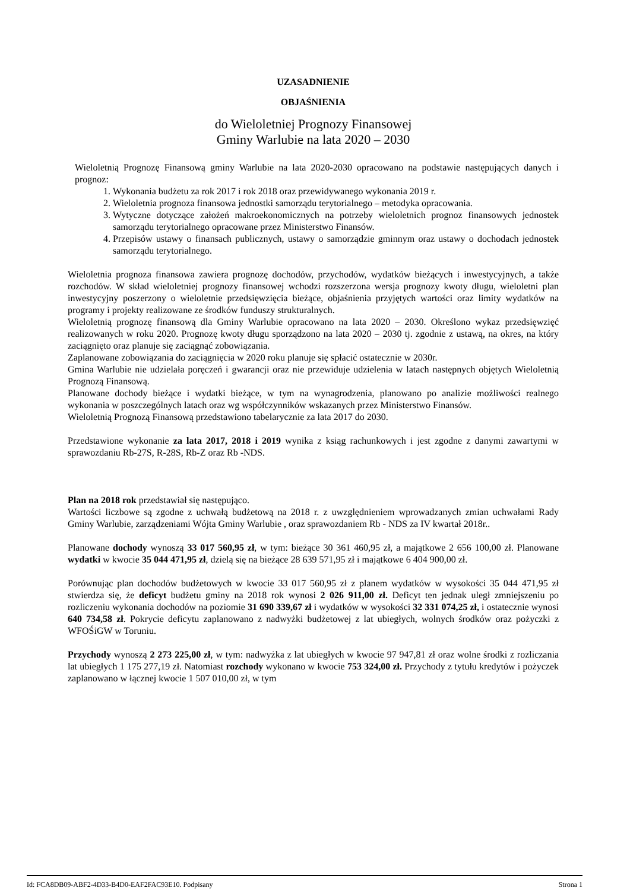UZASADNIENIE
OBJAŚNIENIA
do Wieloletniej Prognozy Finansowej
Gminy Warlubie na lata 2020 – 2030
Wieloletnią Prognozę Finansową gminy Warlubie na lata 2020-2030 opracowano na podstawie następujących danych i prognoz:
1. Wykonania budżetu za rok 2017 i rok 2018 oraz przewidywanego wykonania 2019 r.
2. Wieloletnia prognoza finansowa jednostki samorządu terytorialnego – metodyka opracowania.
3. Wytyczne dotyczące założeń makroekonomicznych na potrzeby wieloletnich prognoz finansowych jednostek samorządu terytorialnego opracowane przez Ministerstwo Finansów.
4. Przepisów ustawy o finansach publicznych, ustawy o samorządzie gminnym oraz ustawy o dochodach jednostek samorządu terytorialnego.
Wieloletnia prognoza finansowa zawiera prognozę dochodów, przychodów, wydatków bieżących i inwestycyjnych, a także rozchodów. W skład wieloletniej prognozy finansowej wchodzi rozszerzona wersja prognozy kwoty długu, wieloletni plan inwestycyjny poszerzony o wieloletnie przedsięwzięcia bieżące, objaśnienia przyjętych wartości oraz limity wydatków na programy i projekty realizowane ze środków funduszy strukturalnych.
Wieloletnią prognozę finansową dla Gminy Warlubie opracowano na lata 2020 – 2030. Określono wykaz przedsięwzięć realizowanych w roku 2020. Prognozę kwoty długu sporządzono na lata 2020 – 2030 tj. zgodnie z ustawą, na okres, na który zaciągnięto oraz planuje się zaciągnąć zobowiązania.
Zaplanowane zobowiązania do zaciągnięcia w 2020 roku planuje się spłacić ostatecznie w 2030r.
Gmina Warlubie nie udzielała poręczeń i gwarancji oraz nie przewiduje udzielenia w latach następnych objętych Wieloletnią Prognozą Finansową.
Planowane dochody bieżące i wydatki bieżące, w tym na wynagrodzenia, planowano po analizie możliwości realnego wykonania w poszczególnych latach oraz wg współczynników wskazanych przez Ministerstwo Finansów.
Wieloletnią Prognozą Finansową przedstawiono tabelarycznie za lata 2017 do 2030.
Przedstawione wykonanie za lata 2017, 2018 i 2019 wynika z ksiąg rachunkowych i jest zgodne z danymi zawartymi w sprawozdaniu Rb-27S, R-28S, Rb-Z oraz Rb -NDS.
Plan na 2018 rok przedstawiał się następująco.
Wartości liczbowe są zgodne z uchwałą budżetową na 2018 r. z uwzględnieniem wprowadzanych zmian uchwałami Rady Gminy Warlubie, zarządzeniami Wójta Gminy Warlubie , oraz sprawozdaniem Rb - NDS za IV kwartał 2018r..
Planowane dochody wynoszą 33 017 560,95 zł, w tym: bieżące 30 361 460,95 zł, a majątkowe 2 656 100,00 zł. Planowane wydatki w kwocie 35 044 471,95 zł, dzielą się na bieżące 28 639 571,95 zł i majątkowe 6 404 900,00 zł.
Porównując plan dochodów budżetowych w kwocie 33 017 560,95 zł z planem wydatków w wysokości 35 044 471,95 zł stwierdza się, że deficyt budżetu gminy na 2018 rok wynosi 2 026 911,00 zł. Deficyt ten jednak uległ zmniejszeniu po rozliczeniu wykonania dochodów na poziomie 31 690 339,67 zł i wydatków w wysokości 32 331 074,25 zł, i ostatecznie wynosi 640 734,58 zł. Pokrycie deficytu zaplanowano z nadwyżki budżetowej z lat ubiegłych, wolnych środków oraz pożyczki z WFOŚiGW w Toruniu.
Przychody wynoszą 2 273 225,00 zł, w tym: nadwyżka z lat ubiegłych w kwocie 97 947,81 zł oraz wolne środki z rozliczania lat ubiegłych 1 175 277,19 zł. Natomiast rozchody wykonano w kwocie 753 324,00 zł. Przychody z tytułu kredytów i pożyczek zaplanowano w łącznej kwocie 1 507 010,00 zł, w tym
Id: FCA8DB09-ABF2-4D33-B4D0-EAF2FAC93E10. Podpisany Strona 1